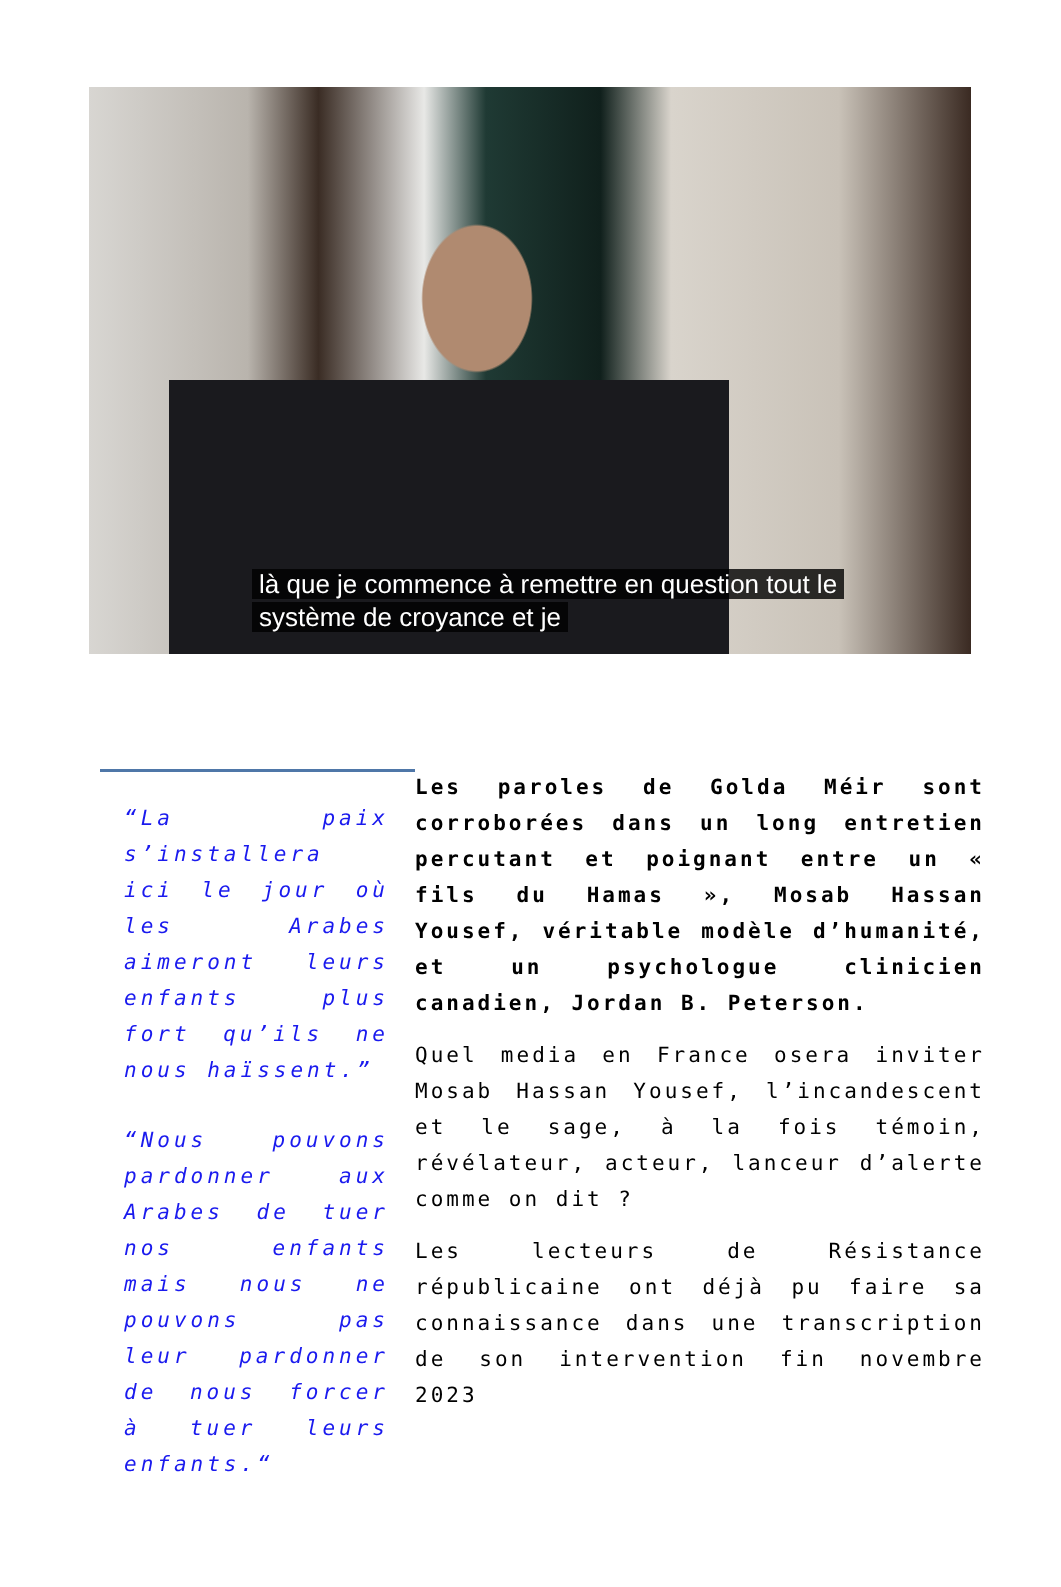là que je commence à remettre en question tout le
système de croyance et je
“La paix s’installera ici le jour où les Arabes aimeront leurs enfants plus fort qu’ils ne nous haïssent.”
“Nous pouvons pardonner aux Arabes de tuer nos enfants mais nous ne pouvons pas leur pardonner de nous forcer à tuer leurs enfants.“
Les paroles de Golda Méir sont corroborées dans un long entretien percutant et poignant entre un « fils du Hamas », Mosab Hassan Yousef, véritable modèle d’humanité, et un psychologue clinicien canadien, Jordan B. Peterson.
Quel media en France osera inviter Mosab Hassan Yousef, l’incandescent et le sage, à la fois témoin, révélateur, acteur, lanceur d’alerte comme on dit ?
Les lecteurs de Résistance républicaine ont déjà pu faire sa connaissance dans une transcription de son intervention fin novembre 2023